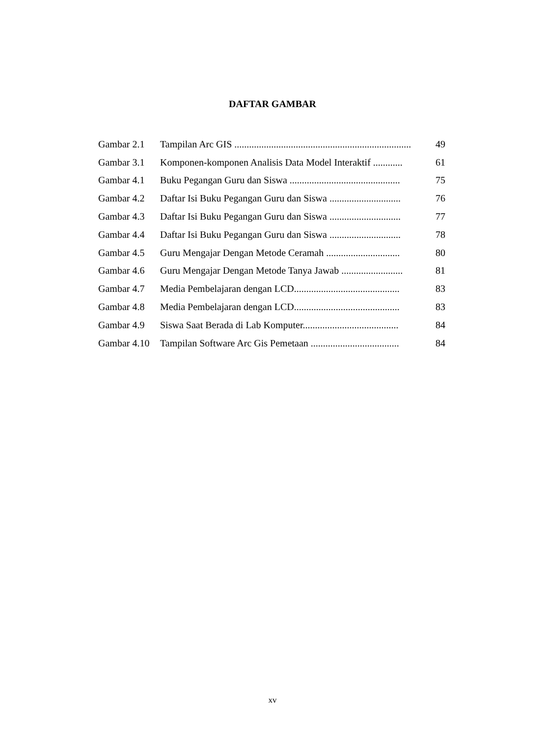DAFTAR GAMBAR
| Gambar 2.1 | Tampilan Arc GIS ........................................................................ | 49 |
| Gambar 3.1 | Komponen-komponen Analisis Data Model Interaktif ............ | 61 |
| Gambar 4.1 | Buku Pegangan Guru dan Siswa ............................................. | 75 |
| Gambar 4.2 | Daftar Isi Buku Pegangan Guru dan Siswa ............................. | 76 |
| Gambar 4.3 | Daftar Isi Buku Pegangan Guru dan Siswa ............................. | 77 |
| Gambar 4.4 | Daftar Isi Buku Pegangan Guru dan Siswa ............................. | 78 |
| Gambar 4.5 | Guru Mengajar Dengan Metode Ceramah .............................. | 80 |
| Gambar 4.6 | Guru Mengajar Dengan Metode Tanya Jawab ......................... | 81 |
| Gambar 4.7 | Media Pembelajaran dengan LCD........................................... | 83 |
| Gambar 4.8 | Media Pembelajaran dengan LCD........................................... | 83 |
| Gambar 4.9 | Siswa Saat Berada di Lab Komputer....................................... | 84 |
| Gambar 4.10 | Tampilan Software Arc Gis Pemetaan .................................... | 84 |
xv